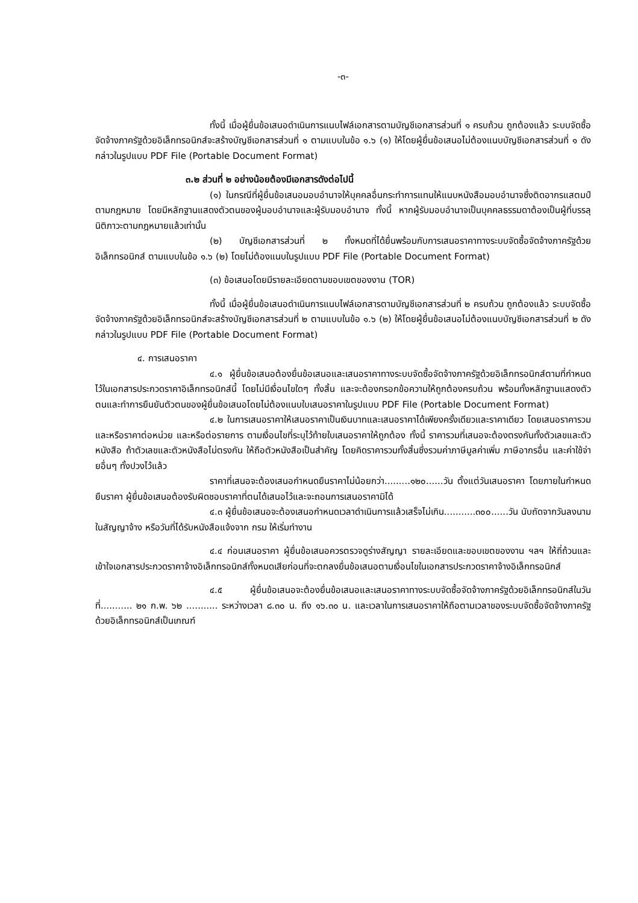-๓-
ทั้งนี้ เมื่อผู้ยื่นข้อเสนอดำเนินการแนบไฟล์เอกสารตามบัญชีเอกสารส่วนที่ ๑ ครบถ้วน ถูกต้องแล้ว ระบบจัดซื้อจัดจ้างภาครัฐด้วยอิเล็กทรอนิกส์จะสร้างบัญชีเอกสารส่วนที่ ๑ ตามแบบในข้อ ๑.๖ (๑) ให้โดยผู้ยื่นข้อเสนอไม่ต้องแนบบัญชีเอกสารส่วนที่ ๑ ดังกล่าวในรูปแบบ PDF File (Portable Document Format)
๓.๒ ส่วนที่ ๒ อย่างน้อยต้องมีเอกสารดังต่อไปนี้
(๑) ในกรณีที่ผู้ยื่นข้อเสนอมอบอำนาจให้บุคคลอื่นกระทำการแทนให้แนบหนังสือมอบอำนาจซึ่งติดอากรแสตมป์ตามกฎหมาย โดยมีหลักฐานแสดงตัวตนของผู้มอบอำนาจและผู้รับมอบอำนาจ ทั้งนี้ หากผู้รับมอบอำนาจเป็นบุคคลธรรมดาต้องเป็นผู้ที่บรรลุนิติภาวะตามกฎหมายแล้วเท่านั้น
(๒) บัญชีเอกสารส่วนที่ ๒ ทั้งหมดที่ได้ยื่นพร้อมกับการเสนอราคาทางระบบจัดซื้อจัดจ้างภาครัฐด้วยอิเล็กทรอนิกส์ ตามแบบในข้อ ๑.๖ (๒) โดยไม่ต้องแนบในรูปแบบ PDF File (Portable Document Format)
(๓) ข้อเสนอโดยมีรายละเอียดตามขอบเขตของงาน (TOR)
ทั้งนี้ เมื่อผู้ยื่นข้อเสนอดำเนินการแนบไฟล์เอกสารตามบัญชีเอกสารส่วนที่ ๒ ครบถ้วน ถูกต้องแล้ว ระบบจัดซื้อจัดจ้างภาครัฐด้วยอิเล็กทรอนิกส์จะสร้างบัญชีเอกสารส่วนที่ ๒ ตามแบบในข้อ ๑.๖ (๒) ให้โดยผู้ยื่นข้อเสนอไม่ต้องแนบบัญชีเอกสารส่วนที่ ๒ ดังกล่าวในรูปแบบ PDF File (Portable Document Format)
๔. การเสนอราคา
๔.๑ ผู้ยื่นข้อเสนอต้องยื่นข้อเสนอและเสนอราคาทางระบบจัดซื้อจัดจ้างภาครัฐด้วยอิเล็กทรอนิกส์ตามที่กำหนดไว้ในเอกสารประกวดราคาอิเล็กทรอนิกส์นี้ โดยไม่มีเงื่อนไขใดๆ ทั้งสิ้น และจะต้องกรอกข้อความให้ถูกต้องครบถ้วน พร้อมทั้งหลักฐานแสดงตัวตนและทำการยืนยันตัวตนของผู้ยื่นข้อเสนอโดยไม่ต้องแนบใบเสนอราคาในรูปแบบ PDF File (Portable Document Format)
๔.๒ ในการเสนอราคาให้เสนอราคาเป็นเงินบาทและเสนอราคาได้เพียงครั้งเดียวและราคาเดียว โดยเสนอราคารวม และหรือราคาต่อหน่วย และหรือต่อรายการ ตามเงื่อนไขที่ระบุไว้ท้ายใบเสนอราคาให้ถูกต้อง ทั้งนี้ ราคารวมที่เสนอจะต้องตรงกันทั้งตัวเลขและตัวหนังสือ ถ้าตัวเลขและตัวหนังสือไม่ตรงกัน ให้ถือตัวหนังสือเป็นสำคัญ โดยคิดราคารวมทั้งสิ้นซึ่งรวมค่าภาษีมูลค่าเพิ่ม ภาษีอากรอื่น และค่าใช้จ่ายอื่นๆ ทั้งปวงไว้แล้ว
ราคาที่เสนอจะต้องเสนอกำหนดยืนราคาไม่น้อยกว่า.........๑๒๐......วัน ตั้งแต่วันเสนอราคา โดยภายในกำหนดยืนราคา ผู้ยื่นข้อเสนอต้องรับผิดชอบราคาที่ตนได้เสนอไว้และจะถอนการเสนอราคามิได้
๔.๓ ผู้ยื่นข้อเสนอจะต้องเสนอกำหนดเวลาดำเนินการแล้วเสร็จไม่เกิน...........๓๐๐......วัน นับถัดจากวันลงนามในสัญญาจ้าง หรือวันที่ได้รับหนังสือแจ้งจาก กรม ให้เริ่มทำงาน
๔.๔ ก่อนเสนอราคา ผู้ยื่นข้อเสนอควรตรวจดูร่างสัญญา รายละเอียดและขอบเขตของงาน ฯลฯ ให้ถี่ถ้วนและเข้าใจเอกสารประกวดราคาจ้างอิเล็กทรอนิกส์ทั้งหมดเสียก่อนที่จะตกลงยื่นข้อเสนอตามเงื่อนไขในเอกสารประกวดราคาจ้างอิเล็กทรอนิกส์
๔.๕ ผู้ยื่นข้อเสนอจะต้องยื่นข้อเสนอและเสนอราคาทางระบบจัดซื้อจัดจ้างภาครัฐด้วยอิเล็กทรอนิกส์ในวันที่........... ๒๑ ก.พ. ๖๒ ........... ระหว่างเวลา ๘.๓๐ น. ถึง ๑๖.๓๐ น. และเวลาในการเสนอราคาให้ถือตามเวลาของระบบจัดซื้อจัดจ้างภาครัฐด้วยอิเล็กทรอนิกส์เป็นเกณฑ์